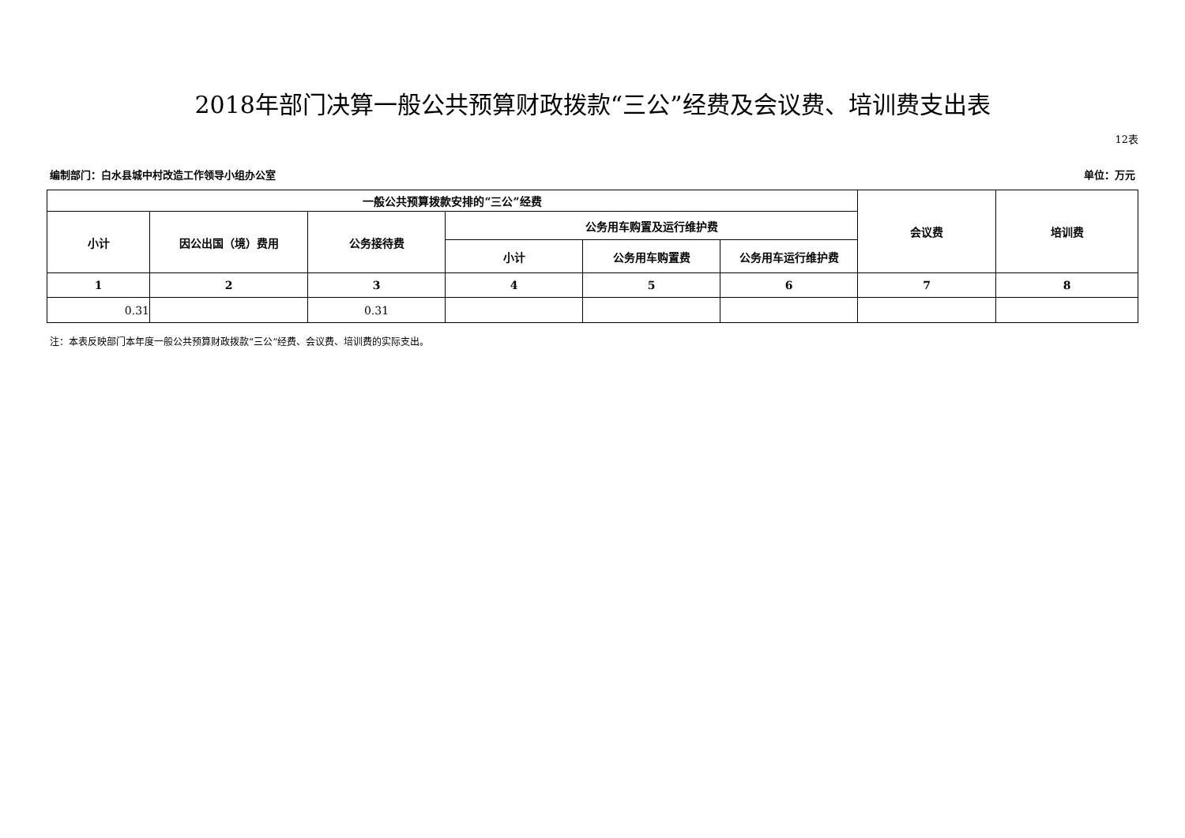2018年部门决算一般公共预算财政拨款“三公”经费及会议费、培训费支出表
12表
编制部门：白水县城中村改造工作领导小组办公室 单位：万元
| 一般公共预算拨款安排的“三公”经费 | | | | | | 会议费 | 培训费 |
| --- | --- | --- | --- | --- | --- | --- | --- |
| 小计 | 因公出国（境）费用 | 公务接待费 | 公务用车购置及运行维护费 | | | | |
| | | | 小计 | 公务用车购置费 | 公务用车运行维护费 | | |
| 1 | 2 | 3 | 4 | 5 | 6 | 7 | 8 |
| 0.31 | | 0.31 | | | | | |
注：本表反映部门本年度一般公共预算财政拨款“三公”经费、会议费、培训费的实际支出。